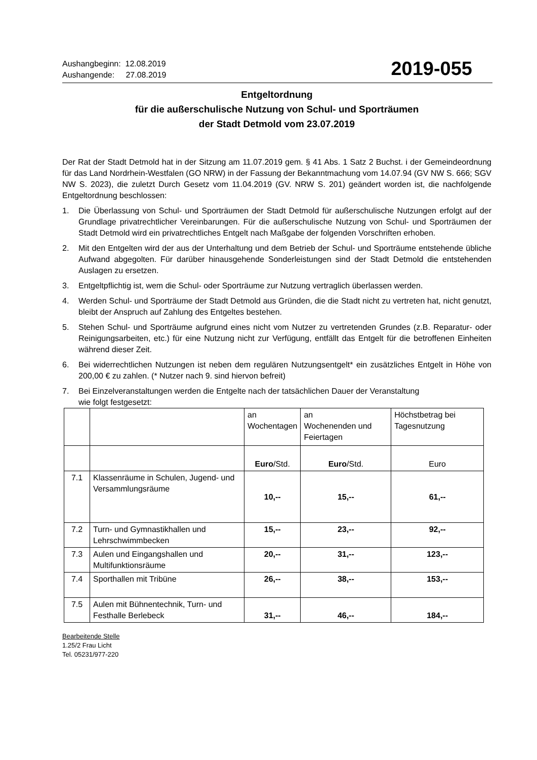Aushangbeginn: 12.08.2019
Aushangende: 27.08.2019
2019-055
Entgeltordnung
für die außerschulische Nutzung von Schul- und Sporträumen
der Stadt Detmold vom 23.07.2019
Der Rat der Stadt Detmold hat in der Sitzung am 11.07.2019 gem. § 41 Abs. 1 Satz 2 Buchst. i der Gemeindeordnung für das Land Nordrhein-Westfalen (GO NRW) in der Fassung der Bekanntmachung vom 14.07.94 (GV NW S. 666; SGV NW S. 2023), die zuletzt Durch Gesetz vom 11.04.2019 (GV. NRW S. 201) geändert worden ist, die nachfolgende Entgeltordnung beschlossen:
1. Die Überlassung von Schul- und Sporträumen der Stadt Detmold für außerschulische Nutzungen erfolgt auf der Grundlage privatrechtlicher Vereinbarungen. Für die außerschulische Nutzung von Schul- und Sporträumen der Stadt Detmold wird ein privatrechtliches Entgelt nach Maßgabe der folgenden Vorschriften erhoben.
2. Mit den Entgelten wird der aus der Unterhaltung und dem Betrieb der Schul- und Sporträume entstehende übliche Aufwand abgegolten. Für darüber hinausgehende Sonderleistungen sind der Stadt Detmold die entstehenden Auslagen zu ersetzen.
3. Entgeltpflichtig ist, wem die Schul- oder Sporträume zur Nutzung vertraglich überlassen werden.
4. Werden Schul- und Sporträume der Stadt Detmold aus Gründen, die die Stadt nicht zu vertreten hat, nicht genutzt, bleibt der Anspruch auf Zahlung des Entgeltes bestehen.
5. Stehen Schul- und Sporträume aufgrund eines nicht vom Nutzer zu vertretenden Grundes (z.B. Reparatur- oder Reinigungsarbeiten, etc.) für eine Nutzung nicht zur Verfügung, entfällt das Entgelt für die betroffenen Einheiten während dieser Zeit.
6. Bei widerrechtlichen Nutzungen ist neben dem regulären Nutzungsentgelt* ein zusätzliches Entgelt in Höhe von 200,00 € zu zahlen. (* Nutzer nach 9. sind hiervon befreit)
7. Bei Einzelveranstaltungen werden die Entgelte nach der tatsächlichen Dauer der Veranstaltung
wie folgt festgesetzt:
| | | an Wochentagen | an Wochenenden und Feiertagen | Höchstbetrag bei Tagesnutzung |
| | | Euro /Std. | Euro /Std. | Euro |
| 7.1 | Klassenräume in Schulen, Jugend- und Versammlungsräume | 10,-- | 15,-- | 61,-- |
| 7.2 | Turn- und Gymnastikhallen und Lehrschwimmbecken | 15,-- | 23,-- | 92,-- |
| 7.3 | Aulen und Eingangshallen und Multifunktionsräume | 20,-- | 31,-- | 123,-- |
| 7.4 | Sporthallen mit Tribüne | 26,-- | 38,-- | 153,-- |
| 7.5 | Aulen mit Bühnentechnik, Turn- und Festhalle Berlebeck | 31,-- | 46,-- | 184,-- |
Bearbeitende Stelle
1.25/2 Frau Licht
Tel. 05231/977-220